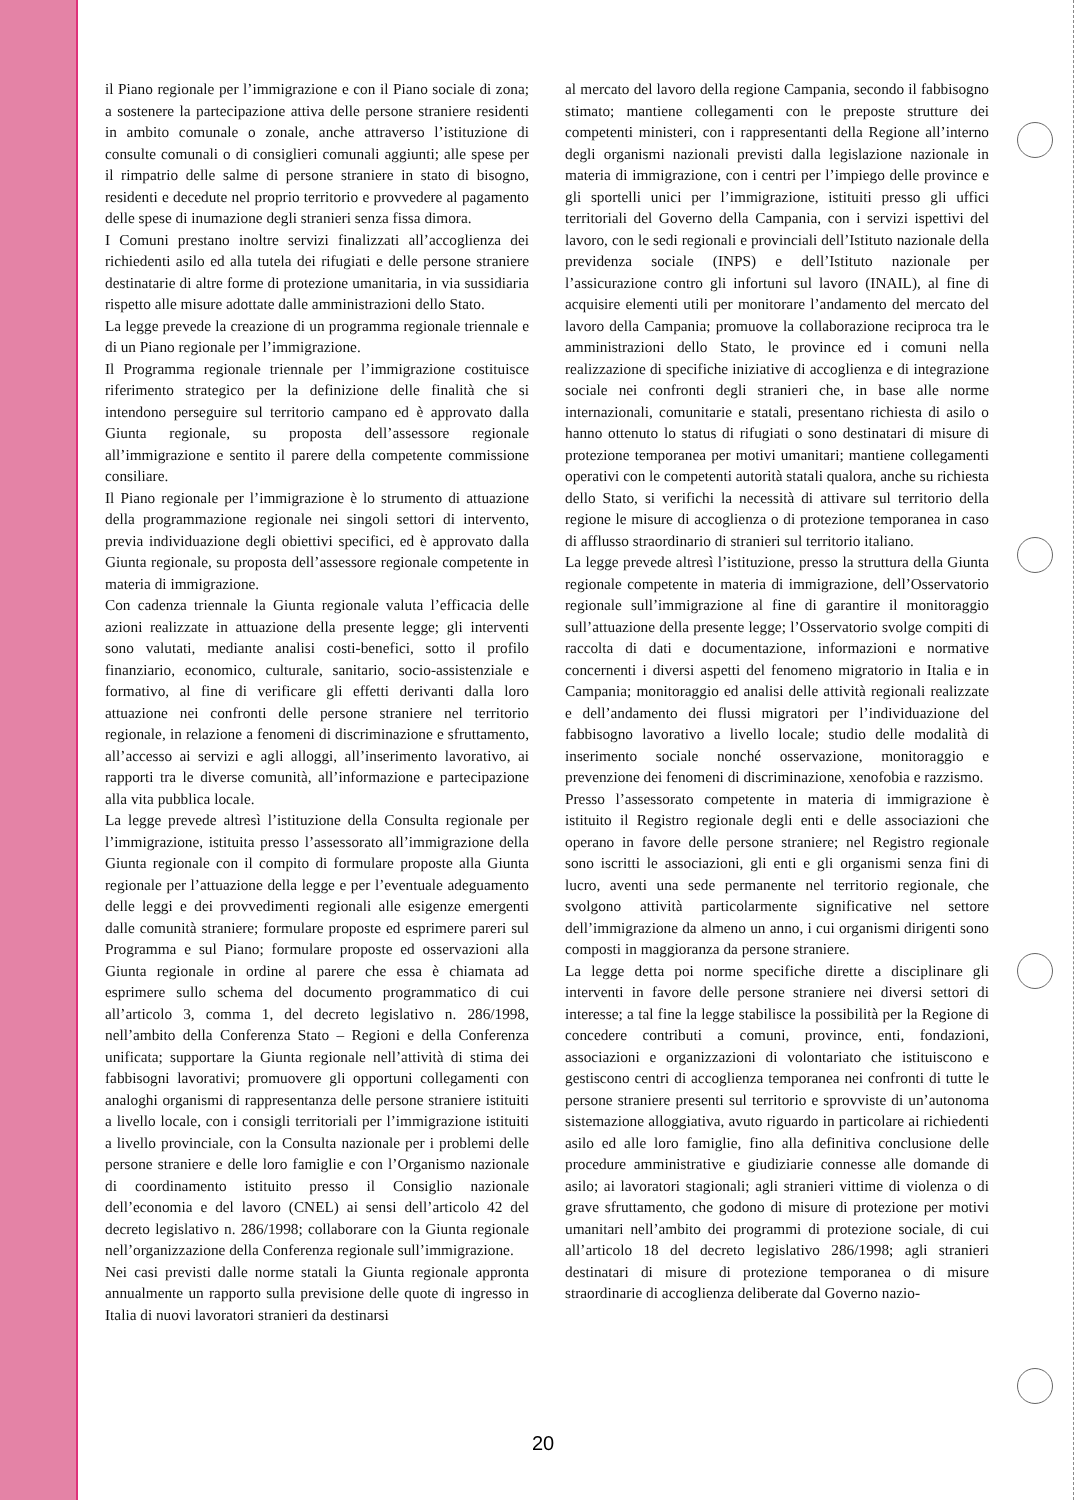il Piano regionale per l’immigrazione e con il Piano sociale di zona; a sostenere la partecipazione attiva delle persone straniere residenti in ambito comunale o zonale, anche attraverso l’istituzione di consulte comunali o di consiglieri comunali aggiunti; alle spese per il rimpatrio delle salme di persone straniere in stato di bisogno, residenti e decedute nel proprio territorio e provvedere al pagamento delle spese di inumazione degli stranieri senza fissa dimora.
I Comuni prestano inoltre servizi finalizzati all’accoglienza dei richiedenti asilo ed alla tutela dei rifugiati e delle persone straniere destinatarie di altre forme di protezione umanitaria, in via sussidiaria rispetto alle misure adottate dalle amministrazioni dello Stato.
La legge prevede la creazione di un programma regionale triennale e di un Piano regionale per l’immigrazione.
Il Programma regionale triennale per l’immigrazione costituisce riferimento strategico per la definizione delle finalità che si intendono perseguire sul territorio campano ed è approvato dalla Giunta regionale, su proposta dell’assessore regionale all’immigrazione e sentito il parere della competente commissione consiliare.
Il Piano regionale per l’immigrazione è lo strumento di attuazione della programmazione regionale nei singoli settori di intervento, previa individuazione degli obiettivi specifici, ed è approvato dalla Giunta regionale, su proposta dell’assessore regionale competente in materia di immigrazione.
Con cadenza triennale la Giunta regionale valuta l’efficacia delle azioni realizzate in attuazione della presente legge; gli interventi sono valutati, mediante analisi costi-benefici, sotto il profilo finanziario, economico, culturale, sanitario, socio-assistenziale e formativo, al fine di verificare gli effetti derivanti dalla loro attuazione nei confronti delle persone straniere nel territorio regionale, in relazione a fenomeni di discriminazione e sfruttamento, all’accesso ai servizi e agli alloggi, all’inserimento lavorativo, ai rapporti tra le diverse comunità, all’informazione e partecipazione alla vita pubblica locale.
La legge prevede altresì l’istituzione della Consulta regionale per l’immigrazione, istituita presso l’assessorato all’immigrazione della Giunta regionale con il compito di formulare proposte alla Giunta regionale per l’attuazione della legge e per l’eventuale adeguamento delle leggi e dei provvedimenti regionali alle esigenze emergenti dalle comunità straniere; formulare proposte ed esprimere pareri sul Programma e sul Piano; formulare proposte ed osservazioni alla Giunta regionale in ordine al parere che essa è chiamata ad esprimere sullo schema del documento programmatico di cui all’articolo 3, comma 1, del decreto legislativo n. 286/1998, nell’ambito della Conferenza Stato – Regioni e della Conferenza unificata; supportare la Giunta regionale nell’attività di stima dei fabbisogni lavorativi; promuovere gli opportuni collegamenti con analoghi organismi di rappresentanza delle persone straniere istituiti a livello locale, con i consigli territoriali per l’immigrazione istituiti a livello provinciale, con la Consulta nazionale per i problemi delle persone straniere e delle loro famiglie e con l’Organismo nazionale di coordinamento istituito presso il Consiglio nazionale dell’economia e del lavoro (CNEL) ai sensi dell’articolo 42 del decreto legislativo n. 286/1998; collaborare con la Giunta regionale nell’organizzazione della Conferenza regionale sull’immigrazione.
Nei casi previsti dalle norme statali la Giunta regionale appronta annualmente un rapporto sulla previsione delle quote di ingresso in Italia di nuovi lavoratori stranieri da destinarsi
al mercato del lavoro della regione Campania, secondo il fabbisogno stimato; mantiene collegamenti con le preposte strutture dei competenti ministeri, con i rappresentanti della Regione all’interno degli organismi nazionali previsti dalla legislazione nazionale in materia di immigrazione, con i centri per l’impiego delle province e gli sportelli unici per l’immigrazione, istituiti presso gli uffici territoriali del Governo della Campania, con i servizi ispettivi del lavoro, con le sedi regionali e provinciali dell’Istituto nazionale della previdenza sociale (INPS) e dell’Istituto nazionale per l’assicurazione contro gli infortuni sul lavoro (INAIL), al fine di acquisire elementi utili per monitorare l’andamento del mercato del lavoro della Campania; promuove la collaborazione reciproca tra le amministrazioni dello Stato, le province ed i comuni nella realizzazione di specifiche iniziative di accoglienza e di integrazione sociale nei confronti degli stranieri che, in base alle norme internazionali, comunitarie e statali, presentano richiesta di asilo o hanno ottenuto lo status di rifugiati o sono destinatari di misure di protezione temporanea per motivi umanitari; mantiene collegamenti operativi con le competenti autorità statali qualora, anche su richiesta dello Stato, si verifichi la necessità di attivare sul territorio della regione le misure di accoglienza o di protezione temporanea in caso di afflusso straordinario di stranieri sul territorio italiano.
La legge prevede altresì l’istituzione, presso la struttura della Giunta regionale competente in materia di immigrazione, dell’Osservatorio regionale sull’immigrazione al fine di garantire il monitoraggio sull’attuazione della presente legge; l’Osservatorio svolge compiti di raccolta di dati e documentazione, informazioni e normative concernenti i diversi aspetti del fenomeno migratorio in Italia e in Campania; monitoraggio ed analisi delle attività regionali realizzate e dell’andamento dei flussi migratori per l’individuazione del fabbisogno lavorativo a livello locale; studio delle modalità di inserimento sociale nonché osservazione, monitoraggio e prevenzione dei fenomeni di discriminazione, xenofobia e razzismo.
Presso l’assessorato competente in materia di immigrazione è istituito il Registro regionale degli enti e delle associazioni che operano in favore delle persone straniere; nel Registro regionale sono iscritti le associazioni, gli enti e gli organismi senza fini di lucro, aventi una sede permanente nel territorio regionale, che svolgono attività particolarmente significative nel settore dell’immigrazione da almeno un anno, i cui organismi dirigenti sono composti in maggioranza da persone straniere.
La legge detta poi norme specifiche dirette a disciplinare gli interventi in favore delle persone straniere nei diversi settori di interesse; a tal fine la legge stabilisce la possibilità per la Regione di concedere contributi a comuni, province, enti, fondazioni, associazioni e organizzazioni di volontariato che istituiscono e gestiscono centri di accoglienza temporanea nei confronti di tutte le persone straniere presenti sul territorio e sprovviste di un’autonoma sistemazione alloggiativa, avuto riguardo in particolare ai richiedenti asilo ed alle loro famiglie, fino alla definitiva conclusione delle procedure amministrative e giudiziarie connesse alle domande di asilo; ai lavoratori stagionali; agli stranieri vittime di violenza o di grave sfruttamento, che godono di misure di protezione per motivi umanitari nell’ambito dei programmi di protezione sociale, di cui all’articolo 18 del decreto legislativo 286/1998; agli stranieri destinatari di misure di protezione temporanea o di misure straordinarie di accoglienza deliberate dal Governo nazio-
20